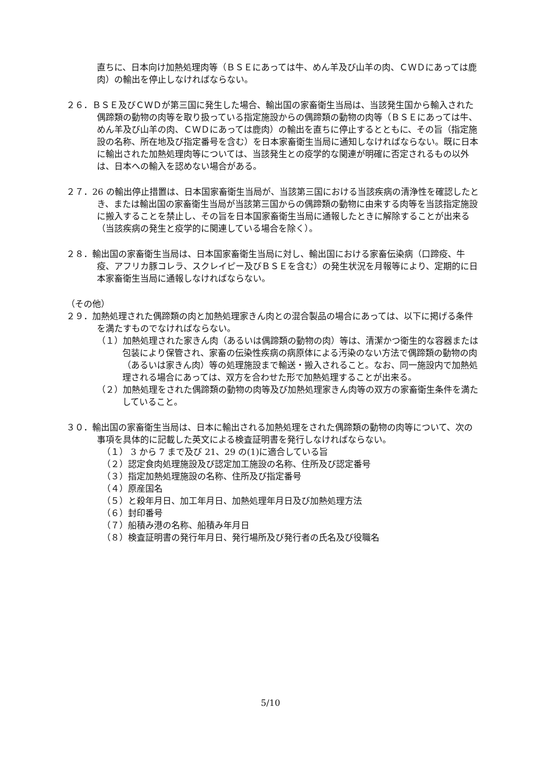直ちに、日本向け加熱処理肉等（ＢＳＥにあっては牛、めん羊及び山羊の肉、ＣＷＤにあっては鹿肉）の輸出を停止しなければならない。
２６．ＢＳＥ及びＣＷＤが第三国に発生した場合、輸出国の家畜衛生当局は、当該発生国から輸入された偶蹄類の動物の肉等を取り扱っている指定施設からの偶蹄類の動物の肉等（ＢＳＥにあっては牛、めん羊及び山羊の肉、ＣＷＤにあっては鹿肉）の輸出を直ちに停止するとともに、その旨（指定施設の名称、所在地及び指定番号を含む）を日本家畜衛生当局に通知しなければならない。既に日本に輸出された加熱処理肉等については、当該発生との疫学的な関連が明確に否定されるもの以外は、日本への輸入を認めない場合がある。
２７．26 の輸出停止措置は、日本国家畜衛生当局が、当該第三国における当該疾病の清浄性を確認したとき、または輸出国の家畜衛生当局が当該第三国からの偶蹄類の動物に由来する肉等を当該指定施設に搬入することを禁止し、その旨を日本国家畜衛生当局に通報したときに解除することが出来る（当該疾病の発生と疫学的に関連している場合を除く）。
２８．輸出国の家畜衛生当局は、日本国家畜衛生当局に対し、輸出国における家畜伝染病（口蹄疫、牛疫、アフリカ豚コレラ、スクレイピー及びＢＳＥを含む）の発生状況を月報等により、定期的に日本家畜衛生当局に通報しなければならない。
（その他）
２９．加熱処理された偶蹄類の肉と加熱処理家きん肉との混合製品の場合にあっては、以下に掲げる条件を満たすものでなければならない。
（１）加熱処理された家きん肉（あるいは偶蹄類の動物の肉）等は、清潔かつ衛生的な容器または包装により保管され、家畜の伝染性疾病の病原体による汚染のない方法で偶蹄類の動物の肉（あるいは家きん肉）等の処理施設まで輸送・搬入されること。なお、同一施設内で加熱処理される場合にあっては、双方を合わせた形で加熱処理することが出来る。
（２）加熱処理をされた偶蹄類の動物の肉等及び加熱処理家きん肉等の双方の家畜衛生条件を満たしていること。
３０．輸出国の家畜衛生当局は、日本に輸出される加熱処理をされた偶蹄類の動物の肉等について、次の事項を具体的に記載した英文による検査証明書を発行しなければならない。
（１） 3 から 7 まで及び 21、29 の(1)に適合している旨
（２）認定食肉処理施設及び認定加工施設の名称、住所及び認定番号
（３）指定加熱処理施設の名称、住所及び指定番号
（４）原産国名
（５）と殺年月日、加工年月日、加熱処理年月日及び加熱処理方法
（６）封印番号
（７）船積み港の名称、船積み年月日
（８）検査証明書の発行年月日、発行場所及び発行者の氏名及び役職名
5/10